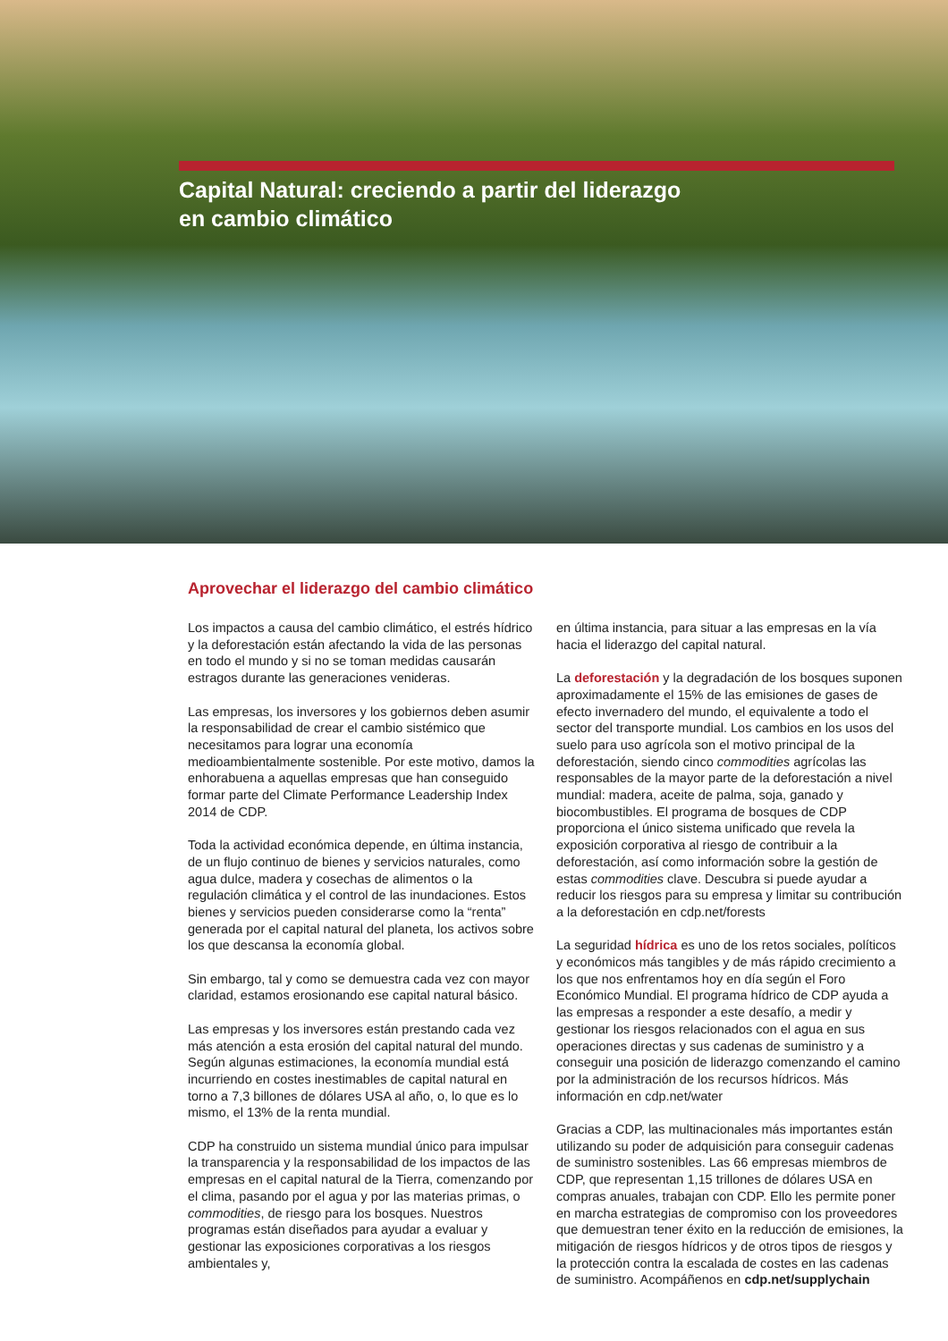Capital Natural: creciendo a partir del liderazgo
en cambio climático
Aprovechar el liderazgo del cambio climático
Los impactos a causa del cambio climático, el estrés hídrico y la deforestación están afectando la vida de las personas en todo el mundo y si no se toman medidas causarán estragos durante las generaciones venideras.
Las empresas, los inversores y los gobiernos deben asumir la responsabilidad de crear el cambio sistémico que necesitamos para lograr una economía medioambientalmente sostenible. Por este motivo, damos la enhorabuena a aquellas empresas que han conseguido formar parte del Climate Performance Leadership Index 2014 de CDP.
Toda la actividad económica depende, en última instancia, de un flujo continuo de bienes y servicios naturales, como agua dulce, madera y cosechas de alimentos o la regulación climática y el control de las inundaciones. Estos bienes y servicios pueden considerarse como la “renta” generada por el capital natural del planeta, los activos sobre los que descansa la economía global.
Sin embargo, tal y como se demuestra cada vez con mayor claridad, estamos erosionando ese capital natural básico.
Las empresas y los inversores están prestando cada vez más atención a esta erosión del capital natural del mundo. Según algunas estimaciones, la economía mundial está incurriendo en costes inestimables de capital natural en torno a 7,3 billones de dólares USA al año, o, lo que es lo mismo, el 13% de la renta mundial.
CDP ha construido un sistema mundial único para impulsar la transparencia y la responsabilidad de los impactos de las empresas en el capital natural de la Tierra, comenzando por el clima, pasando por el agua y por las materias primas, o commodities, de riesgo para los bosques. Nuestros programas están diseñados para ayudar a evaluar y gestionar las exposiciones corporativas a los riesgos ambientales y,
en última instancia, para situar a las empresas en la vía hacia el liderazgo del capital natural.
La deforestación y la degradación de los bosques suponen aproximadamente el 15% de las emisiones de gases de efecto invernadero del mundo, el equivalente a todo el sector del transporte mundial. Los cambios en los usos del suelo para uso agrícola son el motivo principal de la deforestación, siendo cinco commodities agrícolas las responsables de la mayor parte de la deforestación a nivel mundial: madera, aceite de palma, soja, ganado y biocombustibles. El programa de bosques de CDP proporciona el único sistema unificado que revela la exposición corporativa al riesgo de contribuir a la deforestación, así como información sobre la gestión de estas commodities clave. Descubra si puede ayudar a reducir los riesgos para su empresa y limitar su contribución a la deforestación en cdp.net/forests
La seguridad hídrica es uno de los retos sociales, políticos y económicos más tangibles y de más rápido crecimiento a los que nos enfrentamos hoy en día según el Foro Económico Mundial. El programa hídrico de CDP ayuda a las empresas a responder a este desafío, a medir y gestionar los riesgos relacionados con el agua en sus operaciones directas y sus cadenas de suministro y a conseguir una posición de liderazgo comenzando el camino por la administración de los recursos hídricos. Más información en cdp.net/water
Gracias a CDP, las multinacionales más importantes están utilizando su poder de adquisición para conseguir cadenas de suministro sostenibles. Las 66 empresas miembros de CDP, que representan 1,15 trillones de dólares USA en compras anuales, trabajan con CDP. Ello les permite poner en marcha estrategias de compromiso con los proveedores que demuestran tener éxito en la reducción de emisiones, la mitigación de riesgos hídricos y de otros tipos de riesgos y la protección contra la escalada de costes en las cadenas de suministro. Acompáñenos en cdp.net/supplychain